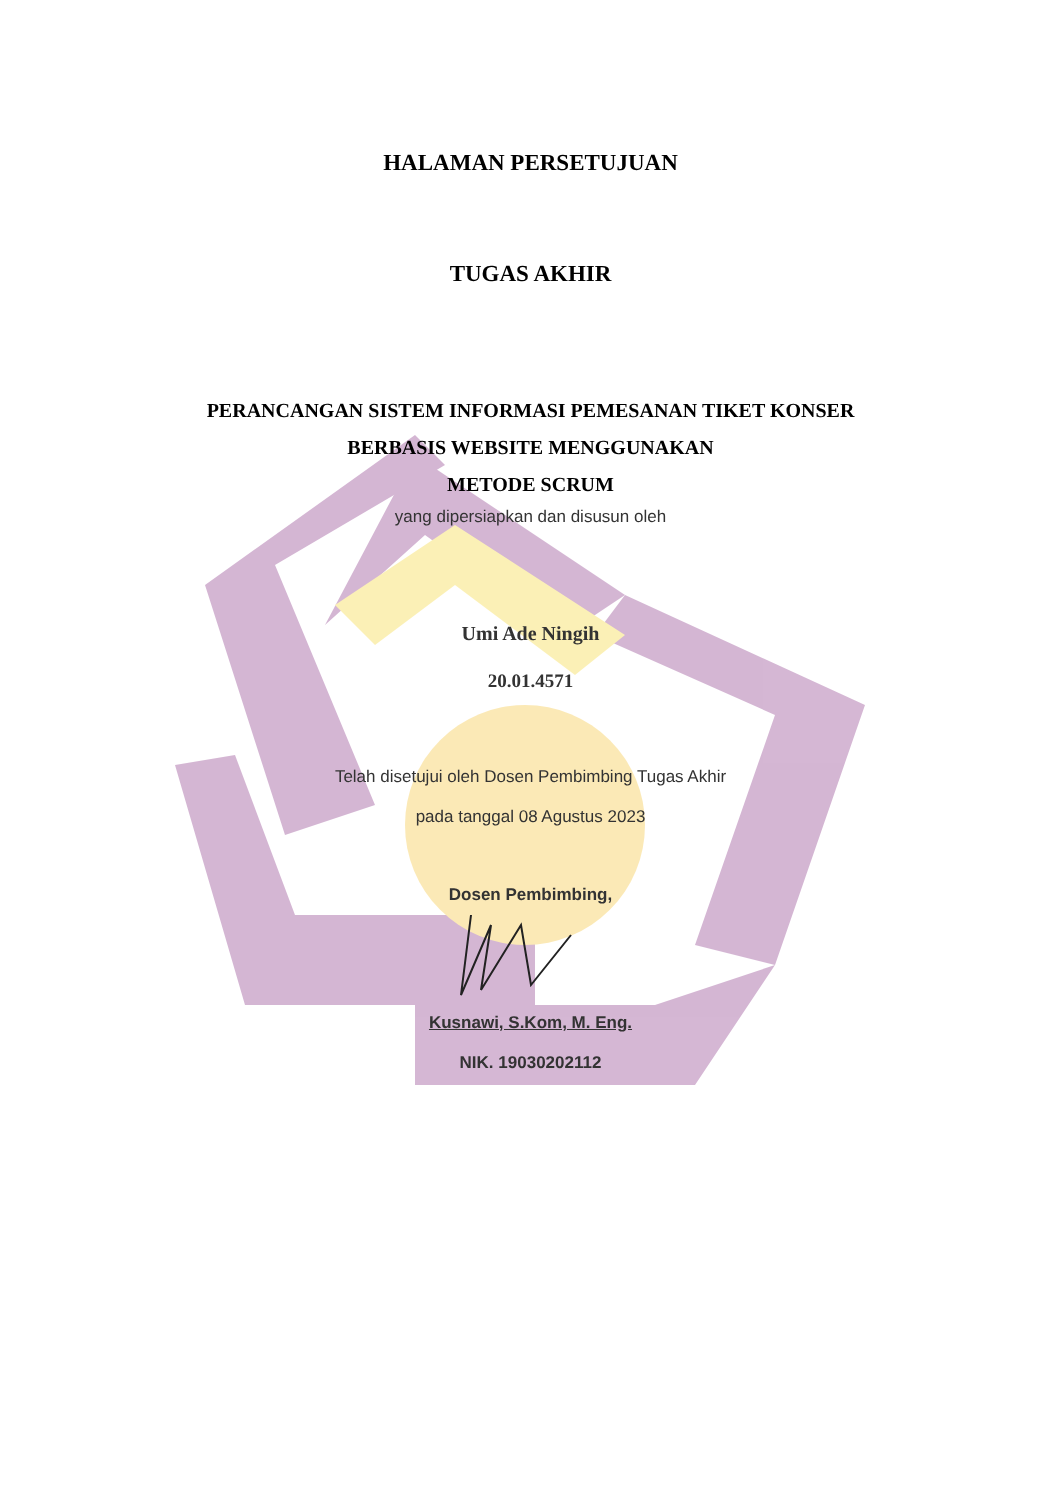HALAMAN PERSETUJUAN
TUGAS AKHIR
PERANCANGAN SISTEM INFORMASI PEMESANAN TIKET KONSER
BERBASIS WEBSITE MENGGUNAKAN
METODE SCRUM
yang dipersiapkan dan disusun oleh
Umi Ade Ningih
20.01.4571
Telah disetujui oleh Dosen Pembimbing Tugas Akhir
pada tanggal 08 Agustus 2023
Dosen Pembimbing,
Kusnawi, S.Kom, M. Eng.
NIK. 19030202112